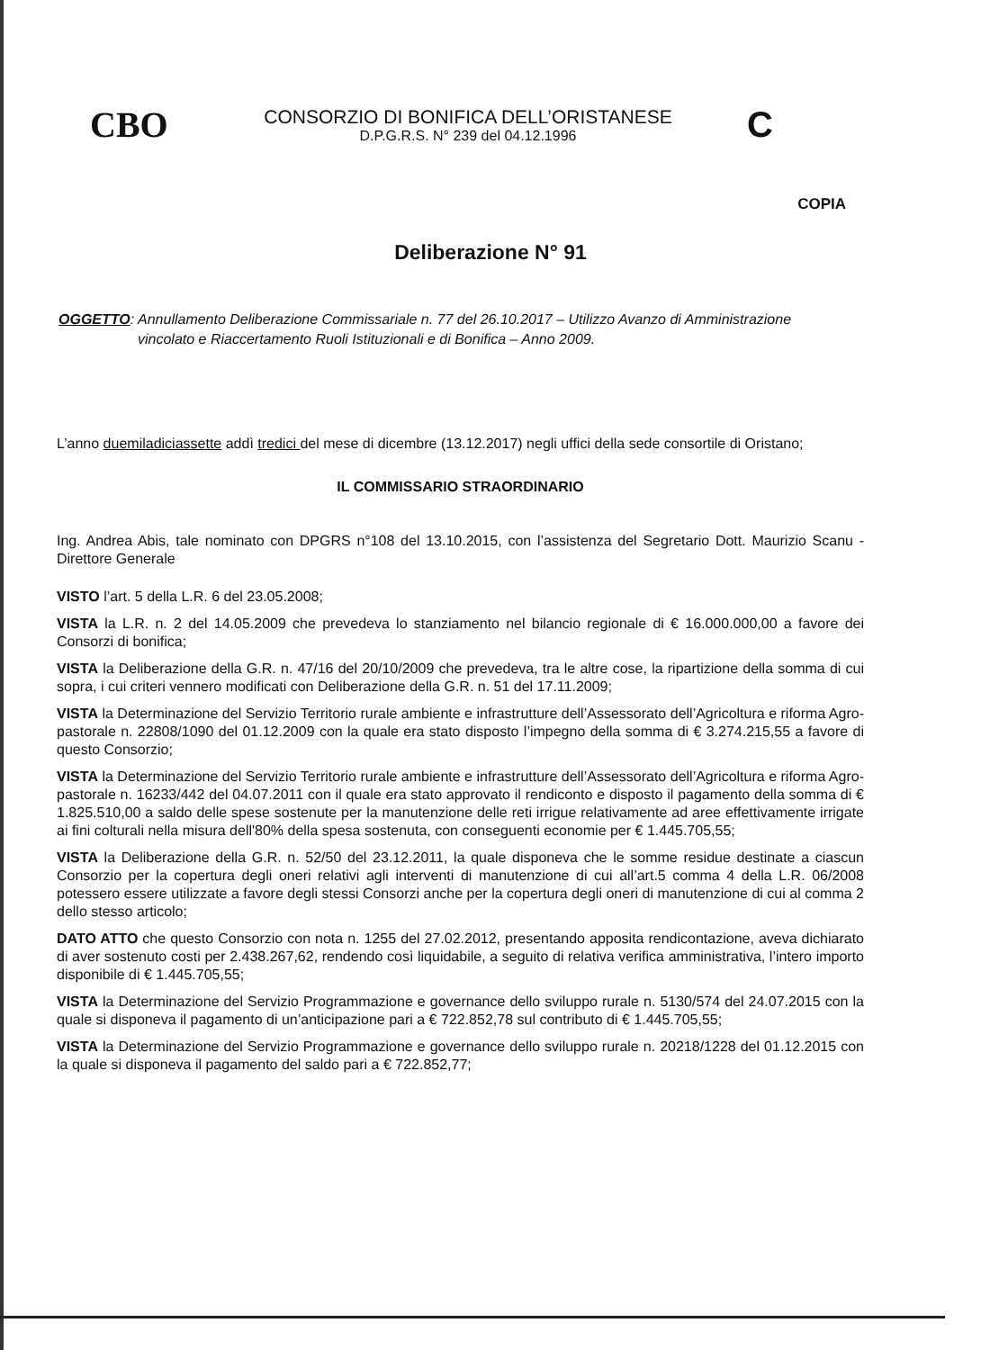CBO
CONSORZIO DI BONIFICA DELL’ORISTANESE
D.P.G.R.S. N° 239 del 04.12.1996
C
COPIA
Deliberazione N° 91
OGGETTO: Annullamento Deliberazione Commissariale n. 77 del 26.10.2017 – Utilizzo Avanzo di Amministrazione
vincolato e Riaccertamento Ruoli Istituzionali e di Bonifica – Anno 2009.
L’anno duemiladiciassette addì tredici del mese di dicembre (13.12.2017) negli uffici della sede consortile di Oristano;
IL COMMISSARIO STRAORDINARIO
Ing. Andrea Abis, tale nominato con DPGRS n°108 del 13.10.2015, con l’assistenza del Segretario Dott. Maurizio Scanu - Direttore Generale
VISTO l’art. 5 della L.R. 6 del 23.05.2008;
VISTA la L.R. n. 2 del 14.05.2009 che prevedeva lo stanziamento nel bilancio regionale di € 16.000.000,00 a favore dei Consorzi di bonifica;
VISTA la Deliberazione della G.R. n. 47/16 del 20/10/2009 che prevedeva, tra le altre cose, la ripartizione della somma di cui sopra, i cui criteri vennero modificati con Deliberazione della G.R. n. 51 del 17.11.2009;
VISTA la Determinazione del Servizio Territorio rurale ambiente e infrastrutture dell’Assessorato dell’Agricoltura e riforma Agro-pastorale n. 22808/1090 del 01.12.2009 con la quale era stato disposto l’impegno della somma di € 3.274.215,55 a favore di questo Consorzio;
VISTA la Determinazione del Servizio Territorio rurale ambiente e infrastrutture dell’Assessorato dell’Agricoltura e riforma Agro-pastorale n. 16233/442 del 04.07.2011 con il quale era stato approvato il rendiconto e disposto il pagamento della somma di € 1.825.510,00 a saldo delle spese sostenute per la manutenzione delle reti irrigue relativamente ad aree effettivamente irrigate ai fini colturali nella misura dell'80% della spesa sostenuta, con conseguenti economie per € 1.445.705,55;
VISTA la Deliberazione della G.R. n. 52/50 del 23.12.2011, la quale disponeva che le somme residue destinate a ciascun Consorzio per la copertura degli oneri relativi agli interventi di manutenzione di cui all’art.5 comma 4 della L.R. 06/2008 potessero essere utilizzate a favore degli stessi Consorzi anche per la copertura degli oneri di manutenzione di cui al comma 2 dello stesso articolo;
DATO ATTO che questo Consorzio con nota n. 1255 del 27.02.2012, presentando apposita rendicontazione, aveva dichiarato di aver sostenuto costi per 2.438.267,62, rendendo così liquidabile, a seguito di relativa verifica amministrativa, l’intero importo disponibile di € 1.445.705,55;
VISTA la Determinazione del Servizio Programmazione e governance dello sviluppo rurale n. 5130/574 del 24.07.2015 con la quale si disponeva il pagamento di un’anticipazione pari a € 722.852,78 sul contributo di € 1.445.705,55;
VISTA la Determinazione del Servizio Programmazione e governance dello sviluppo rurale n. 20218/1228 del 01.12.2015 con la quale si disponeva il pagamento del saldo pari a € 722.852,77;